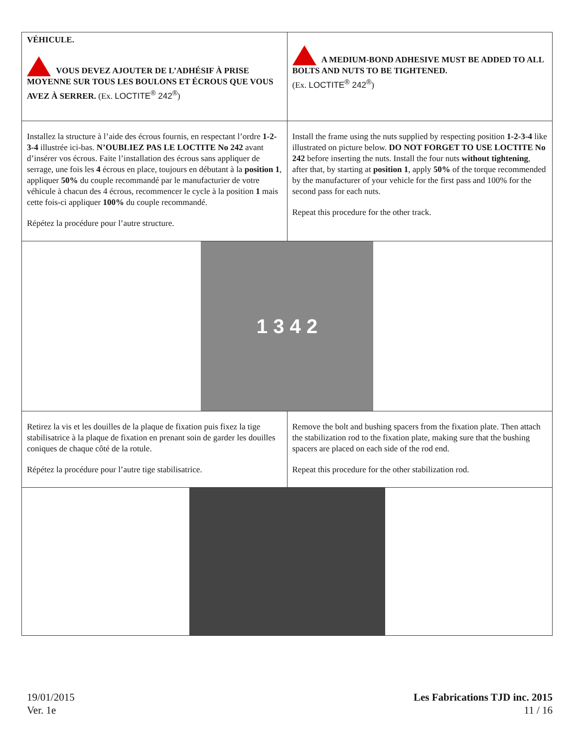| VÉHICULE. VOUS DEVEZ AJOUTER DE L’ADHÉSIF À PRISE MOYENNE SUR TOUS LES BOULONS ET ÉCROUS QUE VOUS AVEZ À SERRER. (Ex. LOCTITE<sup>®</sup> 242<sup>®</sup> ) | A MEDIUM-BOND ADHESIVE MUST BE ADDED TO ALL BOLTS AND NUTS TO BE TIGHTENED. (Ex. LOCTITE<sup>®</sup> 242<sup>®</sup> ) |
| Installez la structure à l’aide des écrous fournis, en respectant l’ordre 1-2-3-4 illustrée ici-bas. N’OUBLIEZ PAS LE LOCTITE No 242 avant d’insérer vos écrous. Faite l’installation des écrous sans appliquer de serrage, une fois les 4 écrous en place, toujours en débutant à la position 1 , appliquer 50% du couple recommandé par le manufacturier de votre véhicule à chacun des 4 écrous, recommencer le cycle à la position 1 mais cette fois-ci appliquer 100% du couple recommandé. Répétez la procédure pour l’autre structure. | Install the frame using the nuts supplied by respecting position 1-2-3-4 like illustrated on picture below. DO NOT FORGET TO USE LOCTITE No 242 before inserting the nuts. Install the four nuts without tightening , after that, by starting at position 1 , apply 50% of the torque recommended by the manufacturer of your vehicle for the first pass and 100% for the second pass for each nuts. Repeat this procedure for the other track. |
| 1 3 4 2 | |
| Retirez la vis et les douilles de la plaque de fixation puis fixez la tige stabilisatrice à la plaque de fixation en prenant soin de garder les douilles coniques de chaque côté de la rotule. Répétez la procédure pour l’autre tige stabilisatrice. | Remove the bolt and bushing spacers from the fixation plate. Then attach the stabilization rod to the fixation plate, making sure that the bushing spacers are placed on each side of the rod end. Repeat this procedure for the other stabilization rod. |
19/01/2015
Ver. 1e
Les Fabrications TJD inc. 2015
11 / 16